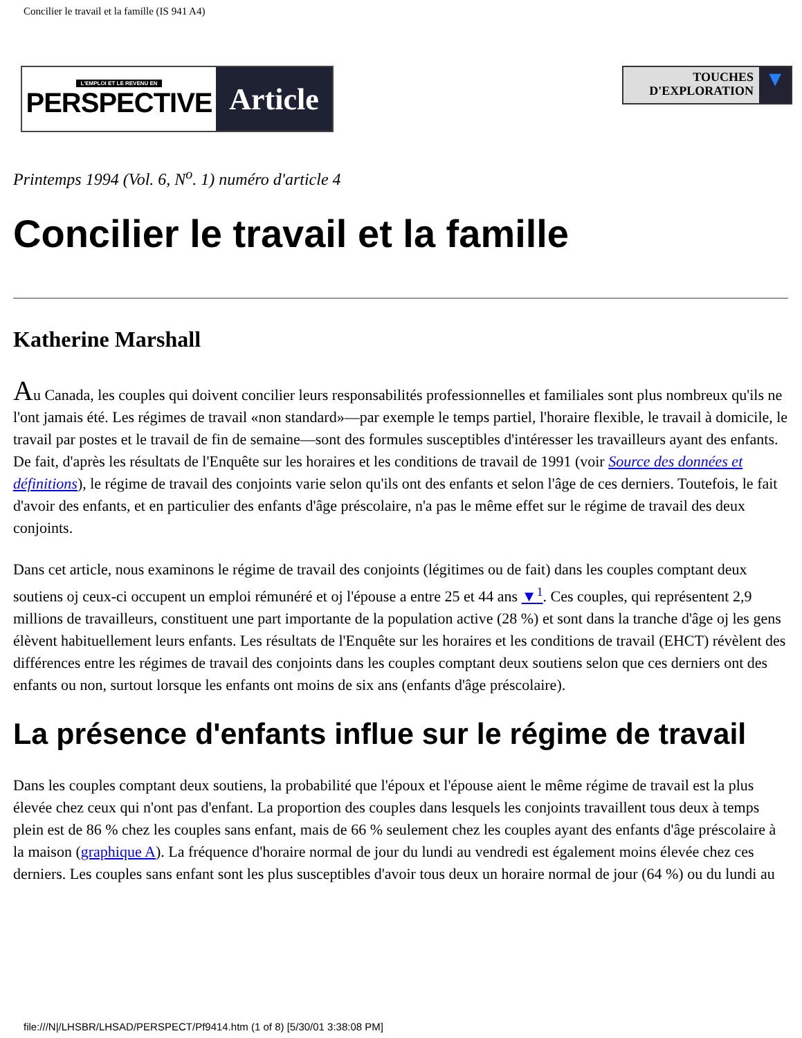Concilier le travail et la famille (IS 941 A4)
L'EMPLOI ET LE REVENU EN
PERSPECTIVE
Article
TOUCHES
D'EXPLORATION
▼
Printemps 1994 (Vol. 6, N<sup>o</sup>. 1) numéro d'article 4
Concilier le travail et la famille
Katherine Marshall
Au Canada, les couples qui doivent concilier leurs responsabilités professionnelles et familiales sont plus nombreux qu'ils ne l'ont jamais été. Les régimes de travail «non standard»—par exemple le temps partiel, l'horaire flexible, le travail à domicile, le travail par postes et le travail de fin de semaine—sont des formules susceptibles d'intéresser les travailleurs ayant des enfants. De fait, d'après les résultats de l'Enquête sur les horaires et les conditions de travail de 1991 (voir Source des données et définitions), le régime de travail des conjoints varie selon qu'ils ont des enfants et selon l'âge de ces derniers. Toutefois, le fait d'avoir des enfants, et en particulier des enfants d'âge préscolaire, n'a pas le même effet sur le régime de travail des deux conjoints.
Dans cet article, nous examinons le régime de travail des conjoints (légitimes ou de fait) dans les couples comptant deux soutiens oj ceux-ci occupent un emploi rémunéré et oj l'épouse a entre 25 et 44 ans ▼<sup>1</sup>. Ces couples, qui représentent 2,9 millions de travailleurs, constituent une part importante de la population active (28 %) et sont dans la tranche d'âge oj les gens élèvent habituellement leurs enfants. Les résultats de l'Enquête sur les horaires et les conditions de travail (EHCT) révèlent des différences entre les régimes de travail des conjoints dans les couples comptant deux soutiens selon que ces derniers ont des enfants ou non, surtout lorsque les enfants ont moins de six ans (enfants d'âge préscolaire).
La présence d'enfants influe sur le régime de travail
Dans les couples comptant deux soutiens, la probabilité que l'époux et l'épouse aient le même régime de travail est la plus élevée chez ceux qui n'ont pas d'enfant. La proportion des couples dans lesquels les conjoints travaillent tous deux à temps plein est de 86 % chez les couples sans enfant, mais de 66 % seulement chez les couples ayant des enfants d'âge préscolaire à la maison (graphique A). La fréquence d'horaire normal de jour du lundi au vendredi est également moins élevée chez ces derniers. Les couples sans enfant sont les plus susceptibles d'avoir tous deux un horaire normal de jour (64 %) ou du lundi au
file:///N|/LHSBR/LHSAD/PERSPECT/Pf9414.htm (1 of 8) [5/30/01 3:38:08 PM]